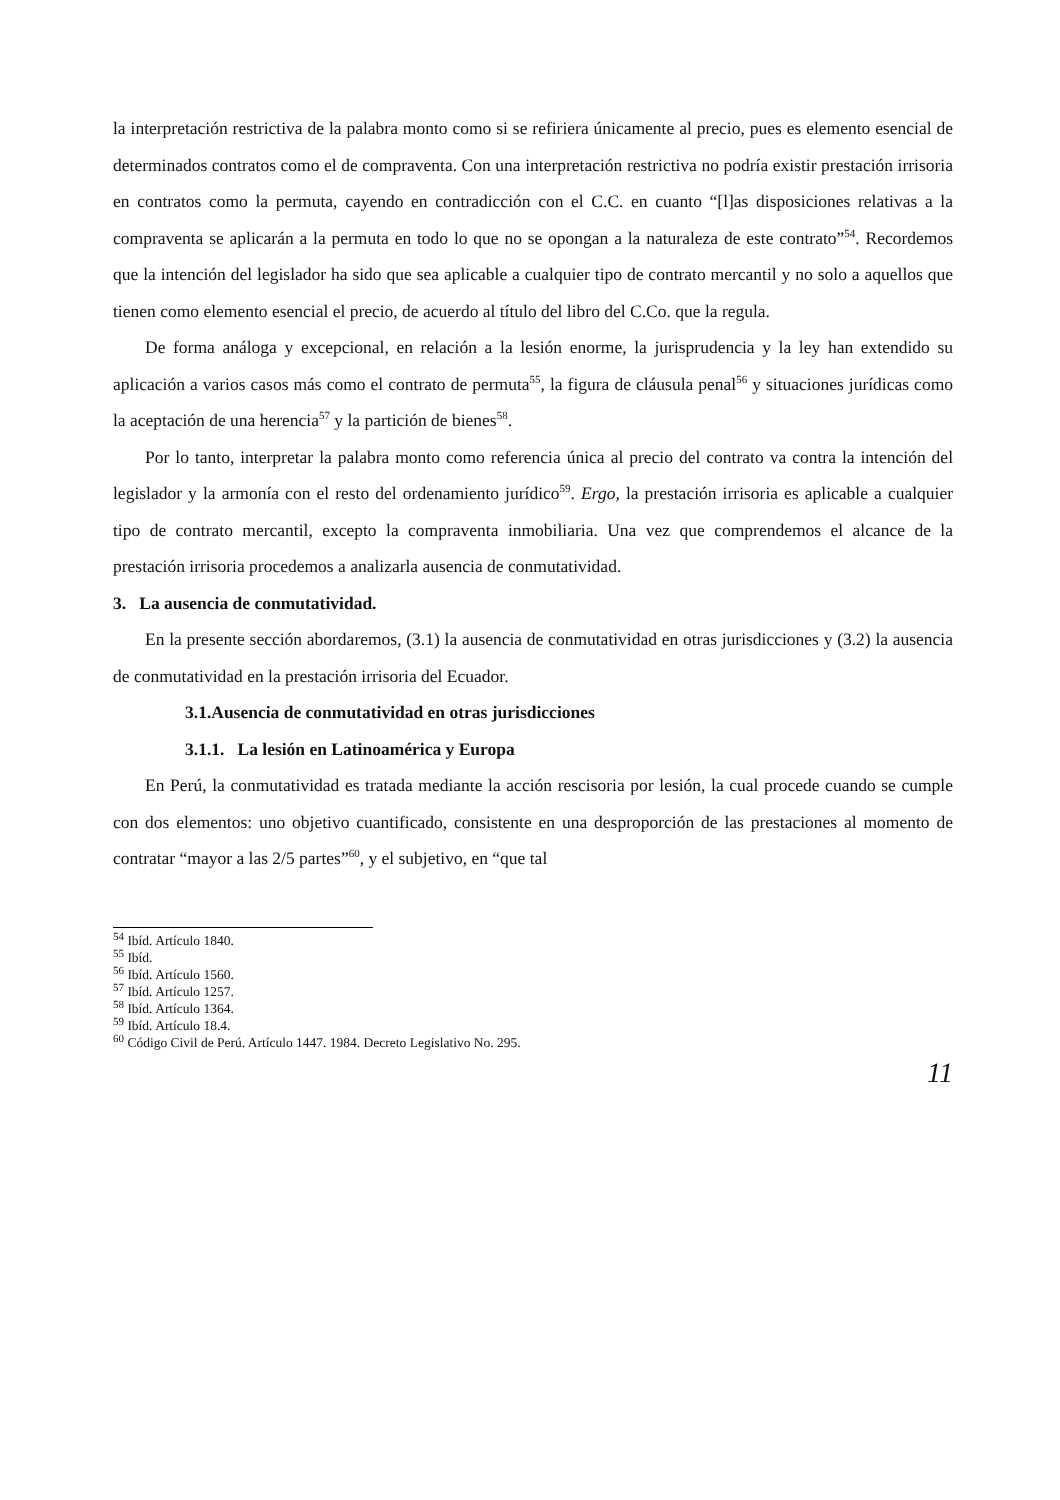la interpretación restrictiva de la palabra monto como si se refiriera únicamente al precio, pues es elemento esencial de determinados contratos como el de compraventa. Con una interpretación restrictiva no podría existir prestación irrisoria en contratos como la permuta, cayendo en contradicción con el C.C. en cuanto “[l]as disposiciones relativas a la compraventa se aplicarán a la permuta en todo lo que no se opongan a la naturaleza de este contrato”<sup>54</sup>. Recordemos que la intención del legislador ha sido que sea aplicable a cualquier tipo de contrato mercantil y no solo a aquellos que tienen como elemento esencial el precio, de acuerdo al título del libro del C.Co. que la regula.
De forma análoga y excepcional, en relación a la lesión enorme, la jurisprudencia y la ley han extendido su aplicación a varios casos más como el contrato de permuta<sup>55</sup>, la figura de cláusula penal<sup>56</sup> y situaciones jurídicas como la aceptación de una herencia<sup>57</sup> y la partición de bienes<sup>58</sup>.
Por lo tanto, interpretar la palabra monto como referencia única al precio del contrato va contra la intención del legislador y la armonía con el resto del ordenamiento jurídico<sup>59</sup>. Ergo, la prestación irrisoria es aplicable a cualquier tipo de contrato mercantil, excepto la compraventa inmobiliaria. Una vez que comprendemos el alcance de la prestación irrisoria procedemos a analizarla ausencia de conmutatividad.
3. La ausencia de conmutatividad.
En la presente sección abordaremos, (3.1) la ausencia de conmutatividad en otras jurisdicciones y (3.2) la ausencia de conmutatividad en la prestación irrisoria del Ecuador.
3.1.Ausencia de conmutatividad en otras jurisdicciones
3.1.1. La lesión en Latinoamérica y Europa
En Perú, la conmutatividad es tratada mediante la acción rescisoria por lesión, la cual procede cuando se cumple con dos elementos: uno objetivo cuantificado, consistente en una desproporción de las prestaciones al momento de contratar “mayor a las 2/5 partes”<sup>60</sup>, y el subjetivo, en “que tal
<sup>54</sup> Ibíd. Artículo 1840.
<sup>55</sup> Ibíd.
<sup>56</sup> Ibíd. Artículo 1560.
<sup>57</sup> Ibíd. Artículo 1257.
<sup>58</sup> Ibíd. Artículo 1364.
<sup>59</sup> Ibíd. Artículo 18.4.
<sup>60</sup> Código Civil de Perú. Artículo 1447. 1984. Decreto Legislativo No. 295.
11